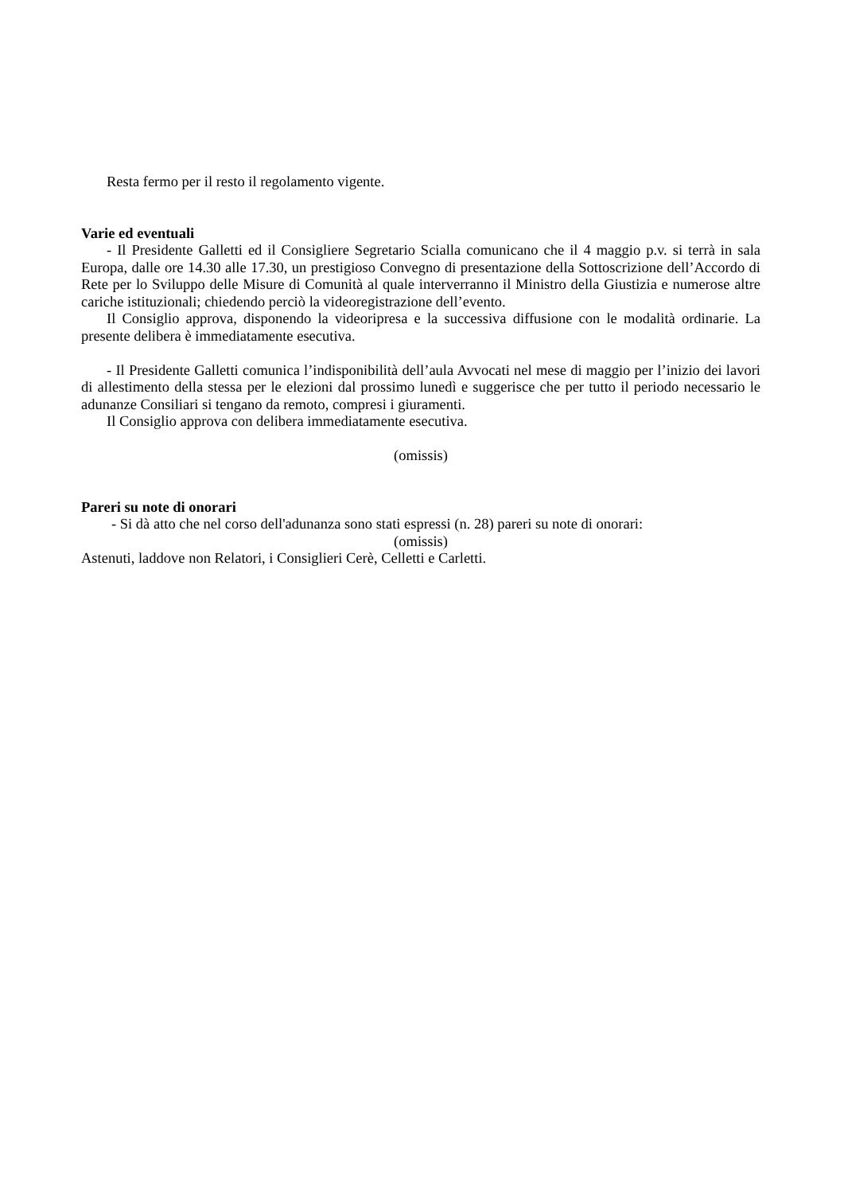Resta fermo per il resto il regolamento vigente.
Varie ed eventuali
- Il Presidente Galletti ed il Consigliere Segretario Scialla comunicano che il 4 maggio p.v. si terrà in sala Europa, dalle ore 14.30 alle 17.30, un prestigioso Convegno di presentazione della Sottoscrizione dell’Accordo di Rete per lo Sviluppo delle Misure di Comunità al quale interverranno il Ministro della Giustizia e numerose altre cariche istituzionali; chiedendo perciò la videoregistrazione dell’evento.
Il Consiglio approva, disponendo la videoripresa e la successiva diffusione con le modalità ordinarie. La presente delibera è immediatamente esecutiva.
- Il Presidente Galletti comunica l’indisponibilità dell’aula Avvocati nel mese di maggio per l’inizio dei lavori di allestimento della stessa per le elezioni dal prossimo lunedì e suggerisce che per tutto il periodo necessario le adunanze Consiliari si tengano da remoto, compresi i giuramenti.
Il Consiglio approva con delibera immediatamente esecutiva.
(omissis)
Pareri su note di onorari
- Si dà atto che nel corso dell'adunanza sono stati espressi (n. 28) pareri su note di onorari:
(omissis)
Astenuti, laddove non Relatori, i Consiglieri Cerè, Celletti e Carletti.